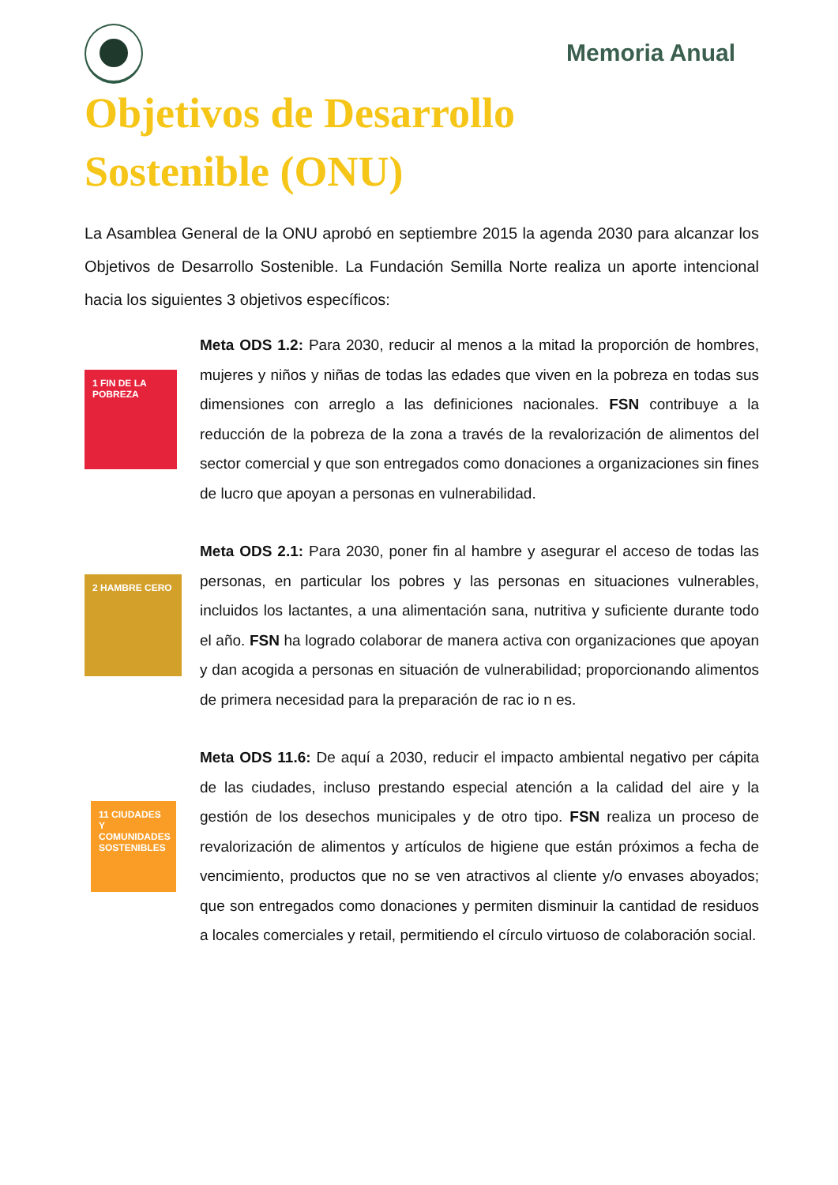Memoria Anual
Objetivos de Desarrollo
Sostenible (ONU)
La Asamblea General de la ONU aprobó en septiembre 2015 la agenda 2030 para alcanzar los Objetivos de Desarrollo Sostenible. La Fundación Semilla Norte realiza un aporte intencional hacia los siguientes 3 objetivos específicos:
1 FIN DE LA POBREZA
Meta ODS 1.2: Para 2030, reducir al menos a la mitad la proporción de hombres, mujeres y niños y niñas de todas las edades que viven en la pobreza en todas sus dimensiones con arreglo a las definiciones nacionales. FSN contribuye a la reducción de la pobreza de la zona a través de la revalorización de alimentos del sector comercial y que son entregados como donaciones a organizaciones sin fines de lucro que apoyan a personas en vulnerabilidad.
2 HAMBRE CERO
Meta ODS 2.1: Para 2030, poner fin al hambre y asegurar el acceso de todas las personas, en particular los pobres y las personas en situaciones vulnerables, incluidos los lactantes, a una alimentación sana, nutritiva y suficiente durante todo el año. FSN ha logrado colaborar de manera activa con organizaciones que apoyan y dan acogida a personas en situación de vulnerabilidad; proporcionando alimentos de primera necesidad para la preparación de rac io n es.
11 CIUDADES Y COMUNIDADES SOSTENIBLES
Meta ODS 11.6: De aquí a 2030, reducir el impacto ambiental negativo per cápita de las ciudades, incluso prestando especial atención a la calidad del aire y la gestión de los desechos municipales y de otro tipo. FSN realiza un proceso de revalorización de alimentos y artículos de higiene que están próximos a fecha de vencimiento, productos que no se ven atractivos al cliente y/o envases aboyados; que son entregados como donaciones y permiten disminuir la cantidad de residuos a locales comerciales y retail, permitiendo el círculo virtuoso de colaboración social.